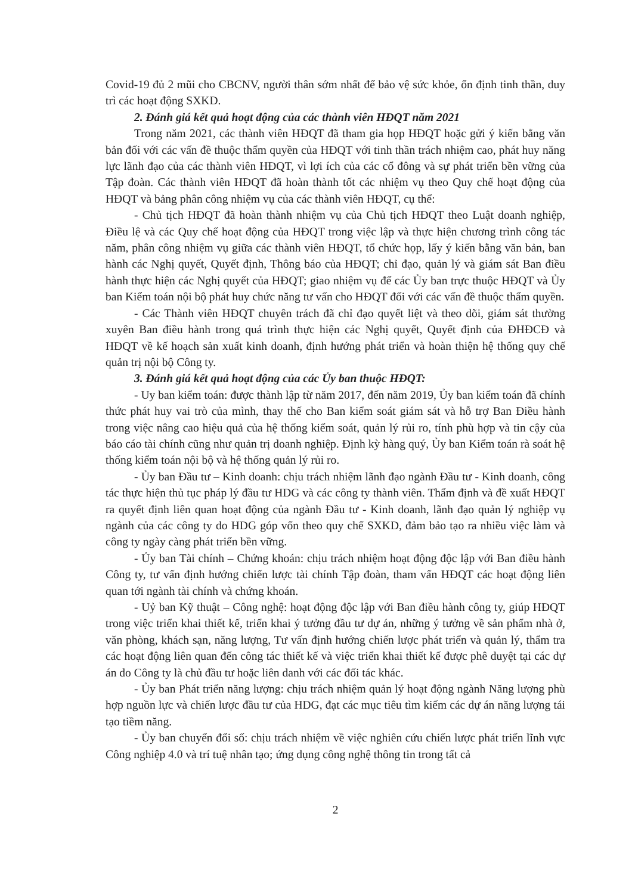Covid-19 đủ 2 mũi cho CBCNV, người thân sớm nhất để bảo vệ sức khỏe, ổn định tinh thần, duy trì các hoạt động SXKD.
2. Đánh giá kết quả hoạt động của các thành viên HĐQT năm 2021
Trong năm 2021, các thành viên HĐQT đã tham gia họp HĐQT hoặc gửi ý kiến bằng văn bản đối với các vấn đề thuộc thẩm quyền của HĐQT với tinh thần trách nhiệm cao, phát huy năng lực lãnh đạo của các thành viên HĐQT, vì lợi ích của các cổ đông và sự phát triển bền vững của Tập đoàn. Các thành viên HĐQT đã hoàn thành tốt các nhiệm vụ theo Quy chế hoạt động của HĐQT và bảng phân công nhiệm vụ của các thành viên HĐQT, cụ thể:
- Chủ tịch HĐQT đã hoàn thành nhiệm vụ của Chủ tịch HĐQT theo Luật doanh nghiệp, Điều lệ và các Quy chế hoạt động của HĐQT trong việc lập và thực hiện chương trình công tác năm, phân công nhiệm vụ giữa các thành viên HĐQT, tổ chức họp, lấy ý kiến bằng văn bản, ban hành các Nghị quyết, Quyết định, Thông báo của HĐQT; chỉ đạo, quản lý và giám sát Ban điều hành thực hiện các Nghị quyết của HĐQT; giao nhiệm vụ để các Ủy ban trực thuộc HĐQT và Ủy ban Kiểm toán nội bộ phát huy chức năng tư vấn cho HĐQT đối với các vấn đề thuộc thẩm quyền.
- Các Thành viên HĐQT chuyên trách đã chỉ đạo quyết liệt và theo dõi, giám sát thường xuyên Ban điều hành trong quá trình thực hiện các Nghị quyết, Quyết định của ĐHĐCĐ và HĐQT về kế hoạch sản xuất kinh doanh, định hướng phát triển và hoàn thiện hệ thống quy chế quản trị nội bộ Công ty.
3. Đánh giá kết quả hoạt động của các Ủy ban thuộc HĐQT:
- Uy ban kiểm toán: được thành lập từ năm 2017, đến năm 2019, Ủy ban kiểm toán đã chính thức phát huy vai trò của mình, thay thế cho Ban kiểm soát giám sát và hỗ trợ Ban Điều hành trong việc nâng cao hiệu quả của hệ thống kiểm soát, quản lý rủi ro, tính phù hợp và tin cậy của báo cáo tài chính cũng như quản trị doanh nghiệp. Định kỳ hàng quý, Ủy ban Kiểm toán rà soát hệ thống kiểm toán nội bộ và hệ thống quản lý rủi ro.
- Ủy ban Đầu tư – Kinh doanh: chịu trách nhiệm lãnh đạo ngành Đầu tư - Kinh doanh, công tác thực hiện thủ tục pháp lý đầu tư HDG và các công ty thành viên. Thẩm định và đề xuất HĐQT ra quyết định liên quan hoạt động của ngành Đầu tư - Kinh doanh, lãnh đạo quản lý nghiệp vụ ngành của các công ty do HDG góp vốn theo quy chế SXKD, đảm bảo tạo ra nhiều việc làm và công ty ngày càng phát triển bền vững.
- Ủy ban Tài chính – Chứng khoán: chịu trách nhiệm hoạt động độc lập với Ban điều hành Công ty, tư vấn định hướng chiến lược tài chính Tập đoàn, tham vấn HĐQT các hoạt động liên quan tới ngành tài chính và chứng khoán.
- Uỷ ban Kỹ thuật – Công nghệ: hoạt động độc lập với Ban điều hành công ty, giúp HĐQT trong việc triển khai thiết kế, triển khai ý tưởng đầu tư dự án, những ý tưởng về sản phẩm nhà ở, văn phòng, khách sạn, năng lượng, Tư vấn định hướng chiến lược phát triển và quản lý, thẩm tra các hoạt động liên quan đến công tác thiết kế và việc triển khai thiết kế được phê duyệt tại các dự án do Công ty là chủ đầu tư hoặc liên danh với các đối tác khác.
- Ủy ban Phát triển năng lượng: chịu trách nhiệm quản lý hoạt động ngành Năng lượng phù hợp nguồn lực và chiến lược đầu tư của HDG, đạt các mục tiêu tìm kiếm các dự án năng lượng tái tạo tiềm năng.
- Ủy ban chuyển đổi số: chịu trách nhiệm về việc nghiên cứu chiến lược phát triển lĩnh vực Công nghiệp 4.0 và trí tuệ nhân tạo; ứng dụng công nghệ thông tin trong tất cả
2